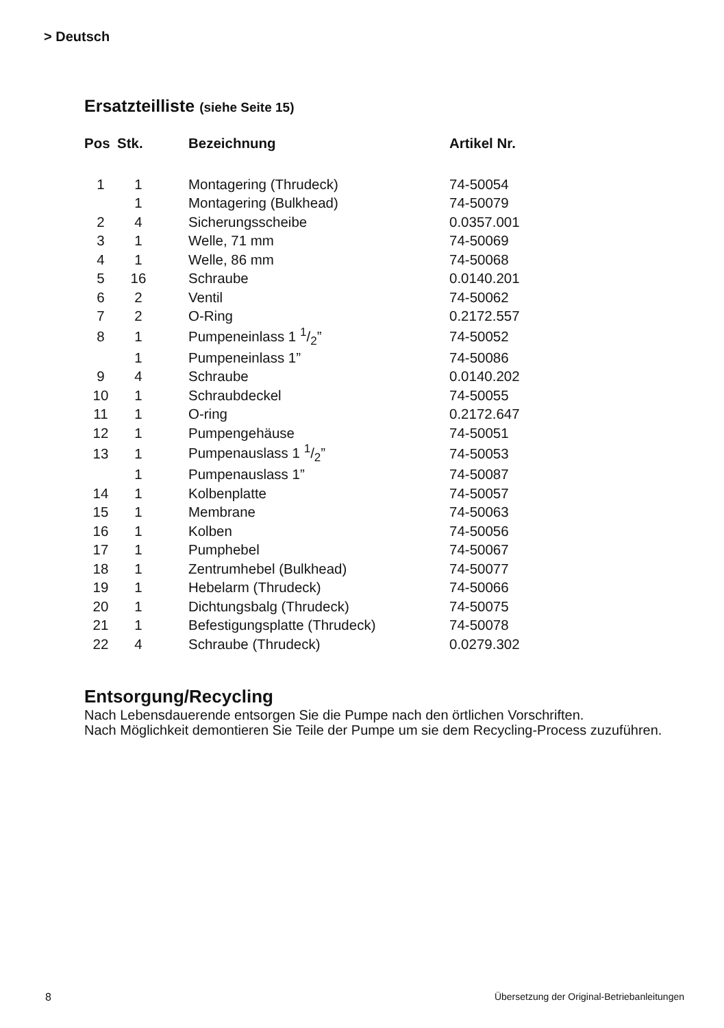> Deutsch
Ersatzteilliste (siehe Seite 15)
| Pos | Stk. | Bezeichnung | Artikel Nr. |
| --- | --- | --- | --- |
| 1 | 1 | Montagering (Thrudeck) | 74-50054 |
| | 1 | Montagering (Bulkhead) | 74-50079 |
| 2 | 4 | Sicherungsscheibe | 0.0357.001 |
| 3 | 1 | Welle, 71 mm | 74-50069 |
| 4 | 1 | Welle, 86 mm | 74-50068 |
| 5 | 16 | Schraube | 0.0140.201 |
| 6 | 2 | Ventil | 74-50062 |
| 7 | 2 | O-Ring | 0.2172.557 |
| 8 | 1 | Pumpeneinlass 1 1/2” | 74-50052 |
| | 1 | Pumpeneinlass 1” | 74-50086 |
| 9 | 4 | Schraube | 0.0140.202 |
| 10 | 1 | Schraubdeckel | 74-50055 |
| 11 | 1 | O-ring | 0.2172.647 |
| 12 | 1 | Pumpengehäuse | 74-50051 |
| 13 | 1 | Pumpenauslass 1 1/2” | 74-50053 |
| | 1 | Pumpenauslass 1” | 74-50087 |
| 14 | 1 | Kolbenplatte | 74-50057 |
| 15 | 1 | Membrane | 74-50063 |
| 16 | 1 | Kolben | 74-50056 |
| 17 | 1 | Pumphebel | 74-50067 |
| 18 | 1 | Zentrumhebel (Bulkhead) | 74-50077 |
| 19 | 1 | Hebelarm (Thrudeck) | 74-50066 |
| 20 | 1 | Dichtungsbalg (Thrudeck) | 74-50075 |
| 21 | 1 | Befestigungsplatte (Thrudeck) | 74-50078 |
| 22 | 4 | Schraube (Thrudeck) | 0.0279.302 |
Entsorgung/Recycling
Nach Lebensdauerende entsorgen Sie die Pumpe nach den örtlichen Vorschriften.
Nach Möglichkeit demontieren Sie Teile der Pumpe um sie dem Recycling-Process zuzuführen.
8
Übersetzung der Original-Betriebanleitungen